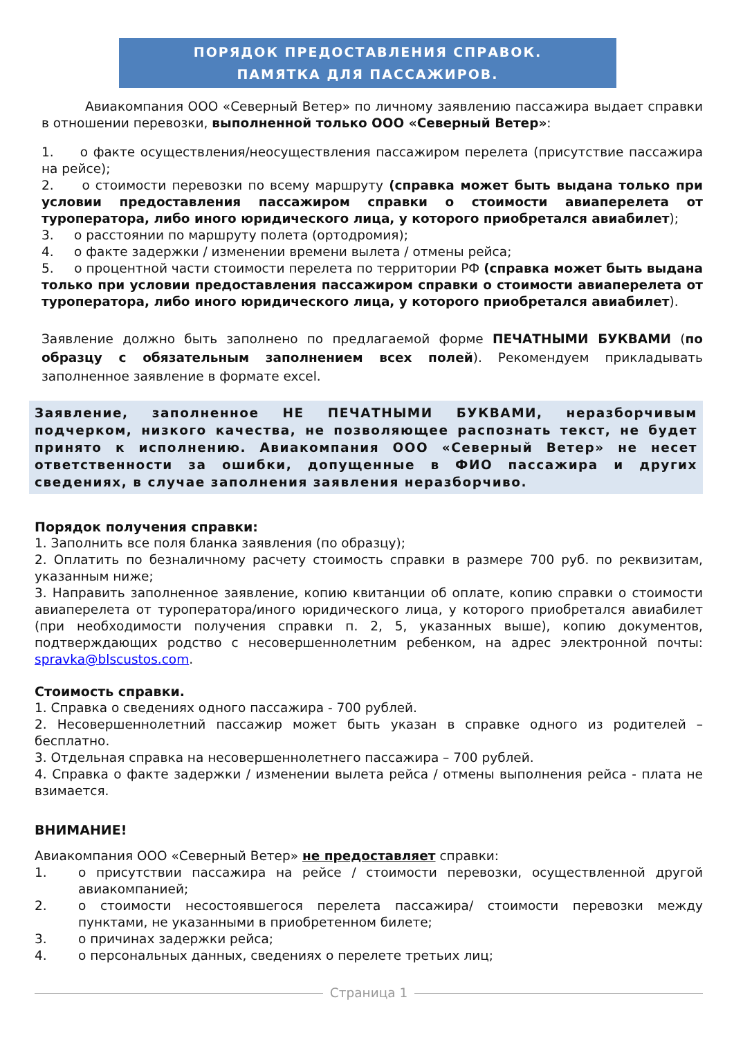ПОРЯДОК ПРЕДОСТАВЛЕНИЯ СПРАВОК.
ПАМЯТКА ДЛЯ ПАССАЖИРОВ.
Авиакомпания ООО «Северный Ветер» по личному заявлению пассажира выдает справки в отношении перевозки, выполненной только ООО «Северный Ветер»:
1. о факте осуществления/неосуществления пассажиром перелета (присутствие пассажира на рейсе);
2. о стоимости перевозки по всему маршруту (справка может быть выдана только при условии предоставления пассажиром справки о стоимости авиаперелета от туроператора, либо иного юридического лица, у которого приобретался авиабилет);
3. о расстоянии по маршруту полета (ортодромия);
4. о факте задержки / изменении времени вылета / отмены рейса;
5. о процентной части стоимости перелета по территории РФ (справка может быть выдана только при условии предоставления пассажиром справки о стоимости авиаперелета от туроператора, либо иного юридического лица, у которого приобретался авиабилет).
Заявление должно быть заполнено по предлагаемой форме ПЕЧАТНЫМИ БУКВАМИ (по образцу с обязательным заполнением всех полей). Рекомендуем прикладывать заполненное заявление в формате excel.
Заявление, заполненное НЕ ПЕЧАТНЫМИ БУКВАМИ, неразборчивым подчерком, низкого качества, не позволяющее распознать текст, не будет принято к исполнению. Авиакомпания ООО «Северный Ветер» не несет ответственности за ошибки, допущенные в ФИО пассажира и других сведениях, в случае заполнения заявления неразборчиво.
Порядок получения справки:
1. Заполнить все поля бланка заявления (по образцу);
2. Оплатить по безналичному расчету стоимость справки в размере 700 руб. по реквизитам, указанным ниже;
3. Направить заполненное заявление, копию квитанции об оплате, копию справки о стоимости авиаперелета от туроператора/иного юридического лица, у которого приобретался авиабилет (при необходимости получения справки п. 2, 5, указанных выше), копию документов, подтверждающих родство с несовершеннолетним ребенком, на адрес электронной почты: spravka@blscustos.com.
Стоимость справки.
1. Справка о сведениях одного пассажира - 700 рублей.
2. Несовершеннолетний пассажир может быть указан в справке одного из родителей – бесплатно.
3. Отдельная справка на несовершеннолетнего пассажира – 700 рублей.
4. Справка о факте задержки / изменении вылета рейса / отмены выполнения рейса - плата не взимается.
ВНИМАНИЕ!
Авиакомпания ООО «Северный Ветер» не предоставляет справки:
1. о присутствии пассажира на рейсе / стоимости перевозки, осуществленной другой авиакомпанией;
2. о стоимости несостоявшегося перелета пассажира/ стоимости перевозки между пунктами, не указанными в приобретенном билете;
3. о причинах задержки рейса;
4. о персональных данных, сведениях о перелете третьих лиц;
Страница 1